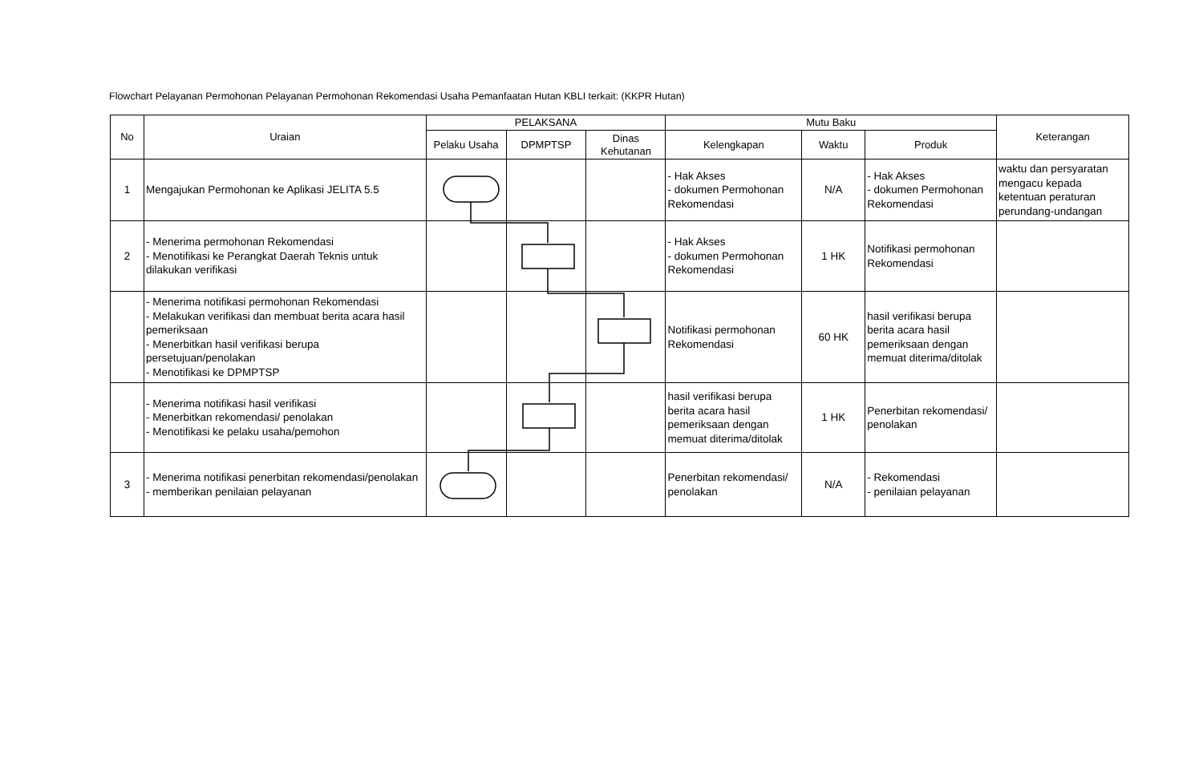Flowchart Pelayanan Permohonan Pelayanan Permohonan Rekomendasi Usaha Pemanfaatan Hutan KBLI terkait: (KKPR Hutan)
| No | Uraian | PELAKSANA | | | Mutu Baku | | | Keterangan |
| --- | --- | --- | --- | --- | --- | --- | --- | --- |
| | | Pelaku Usaha | DPMPTSP | Dinas Kehutanan | Kelengkapan | Waktu | Produk | |
| 1 | Mengajukan Permohonan ke Aplikasi JELITA 5.5 | | | | - Hak Akses - dokumen Permohonan Rekomendasi | N/A | - Hak Akses - dokumen Permohonan Rekomendasi | waktu dan persyaratan mengacu kepada ketentuan peraturan perundang-undangan |
| 2 | - Menerima permohonan Rekomendasi - Menotifikasi ke Perangkat Daerah Teknis untuk dilakukan verifikasi | | | | - Hak Akses - dokumen Permohonan Rekomendasi | 1 HK | Notifikasi permohonan Rekomendasi | |
| | - Menerima notifikasi permohonan Rekomendasi - Melakukan verifikasi dan membuat berita acara hasil pemeriksaan - Menerbitkan hasil verifikasi berupa persetujuan/penolakan - Menotifikasi ke DPMPTSP | | | | Notifikasi permohonan Rekomendasi | 60 HK | hasil verifikasi berupa berita acara hasil pemeriksaan dengan memuat diterima/ditolak | |
| | - Menerima notifikasi hasil verifikasi - Menerbitkan rekomendasi/ penolakan - Menotifikasi ke pelaku usaha/pemohon | | | | hasil verifikasi berupa berita acara hasil pemeriksaan dengan memuat diterima/ditolak | 1 HK | Penerbitan rekomendasi/ penolakan | |
| 3 | - Menerima notifikasi penerbitan rekomendasi/penolakan - memberikan penilaian pelayanan | | | | Penerbitan rekomendasi/ penolakan | N/A | - Rekomendasi - penilaian pelayanan | |